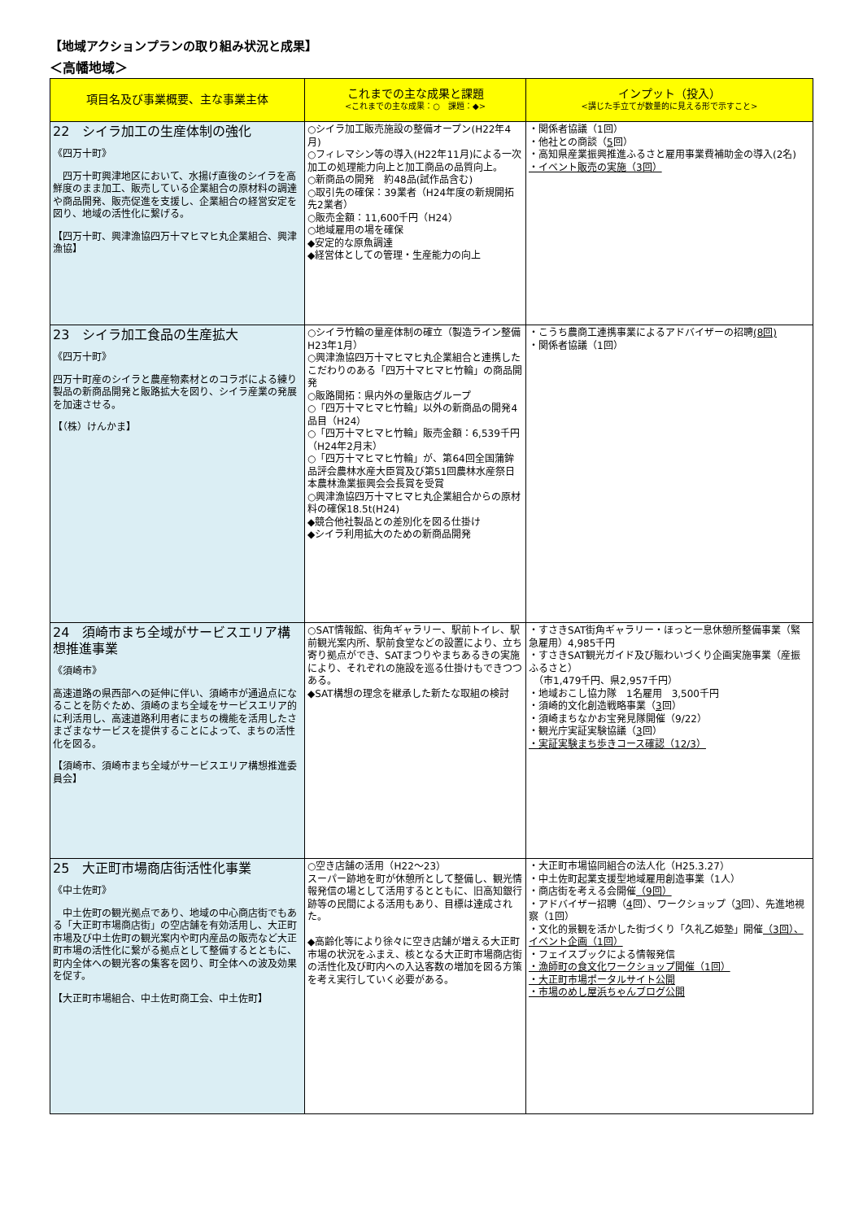【地域アクションプランの取り組み状況と成果】
＜高幡地域＞
| 項目名及び事業概要、主な事業主体 | これまでの主な成果と課題 <これまでの主な成果：○ 課題：◆> | インプット（投入） <講じた手立てが数量的に見える形で示すこと> |
| --- | --- | --- |
| 22 シイラ加工の生産体制の強化 《四万十町》 四万十町興津地区において、水揚げ直後のシイラを高鮮度のまま加工、販売している企業組合の原材料の調達や商品開発、販売促進を支援し、企業組合の経営安定を図り、地域の活性化に繋げる。 【四万十町、興津漁協四万十マヒマヒ丸企業組合、興津漁協】 | ○シイラ加工販売施設の整備オープン(H22年4月) ○フィレマシン等の導入(H22年11月)による一次加工の処理能力向上と加工商品の品質向上。 ○新商品の開発 約48品(試作品含む) ○取引先の確保：39業者（H24年度の新規開拓先2業者） ○販売金額：11,600千円（H24） ○地域雇用の場を確保 ◆安定的な原魚調達 ◆経営体としての管理・生産能力の向上 | ・関係者協議（1回） ・他社との商談（ 5 回） ・高知県産業振興推進ふるさと雇用事業費補助金の導入(2名) ・イベント販売の実施（3回） |
| 23 シイラ加工食品の生産拡大 《四万十町》 四万十町産のシイラと農産物素材とのコラボによる練り製品の新商品開発と販路拡大を図り、シイラ産業の発展を加速させる。 【（株）けんかま】 | ○シイラ竹輪の量産体制の確立（製造ライン整備 H23年1月） ○興津漁協四万十マヒマヒ丸企業組合と連携したこだわりのある「四万十マヒマヒ竹輪」の商品開発 ○販路開拓：県内外の量販店グループ ○「四万十マヒマヒ竹輪」以外の新商品の開発4品目（H24） ○「四万十マヒマヒ竹輪」販売金額：6,539千円（H24年2月末） ○「四万十マヒマヒ竹輪」が、第64回全国蒲鉾品評会農林水産大臣賞及び第51回農林水産祭日本農林漁業振興会会長賞を受賞 ○興津漁協四万十マヒマヒ丸企業組合からの原材料の確保18.5t(H24) ◆競合他社製品との差別化を図る仕掛け ◆シイラ利用拡大のための新商品開発 | ・こうち農商工連携事業によるアドバイザーの招聘 (8回) ・関係者協議（1回） |
| 24 須崎市まち全域がサービスエリア構想推進事業 《須崎市》 高速道路の県西部への延伸に伴い、須崎市が通過点になることを防ぐため、須崎のまち全域をサービスエリア的に利活用し、高速道路利用者にまちの機能を活用したさまざまなサービスを提供することによって、まちの活性化を図る。 【須崎市、須崎市まち全域がサービスエリア構想推進委員会】 | ○SAT情報館、街角ギャラリー、駅前トイレ、駅前観光案内所、駅前食堂などの設置により、立ち寄り拠点ができ、SATまつりやまちあるきの実施により、それぞれの施設を巡る仕掛けもできつつある。 ◆SAT構想の理念を継承した新たな取組の検討 | ・すさきSAT街角ギャラリー・ほっと一息休憩所整備事業（緊急雇用）4,985千円 ・すさきSAT観光ガイド及び賑わいづくり企画実施事業（産振ふるさと） （市1,479千円、県2,957千円） ・地域おこし協力隊 1名雇用 3,500千円 ・須崎的文化創造戦略事業（ 3 回） ・須崎まちなかお宝発見隊開催（9/22） ・観光庁実証実験協議（ 3 回） ・実証実験まち歩きコース確認（12/3） |
| 25 大正町市場商店街活性化事業 《中土佐町》 中土佐町の観光拠点であり、地域の中心商店街でもある「大正町市場商店街」の空店舗を有効活用し、大正町市場及び中土佐町の観光案内や町内産品の販売など大正町市場の活性化に繋がる拠点として整備するとともに、町内全体への観光客の集客を図り、町全体への波及効果を促す。 【大正町市場組合、中土佐町商工会、中土佐町】 | ○空き店舗の活用（H22～23） スーパー跡地を町が休憩所として整備し、観光情報発信の場として活用するとともに、旧高知銀行跡等の民間による活用もあり、目標は達成された。 ◆高齢化等により徐々に空き店舗が増える大正町市場の状況をふまえ、核となる大正町市場商店街の活性化及び町内への入込客数の増加を図る方策を考え実行していく必要がある。 | ・大正町市場協同組合の法人化（H25.3.27） ・中土佐町起業支援型地域雇用創造事業（1人） ・商店街を考える会開催 （9回） ・アドバイザー招聘（ 4 回）、ワークショップ（ 3 回）、先進地視察（1回） ・文化的景観を活かした街づくり「久礼乙姫塾」開催 （3回）、イベント企画（1回） ・フェイスブックによる情報発信 ・漁師町の食文化ワークショップ開催（1回） ・大正町市場ポータルサイト公開 ・市場のめし屋浜ちゃんブログ公開 |